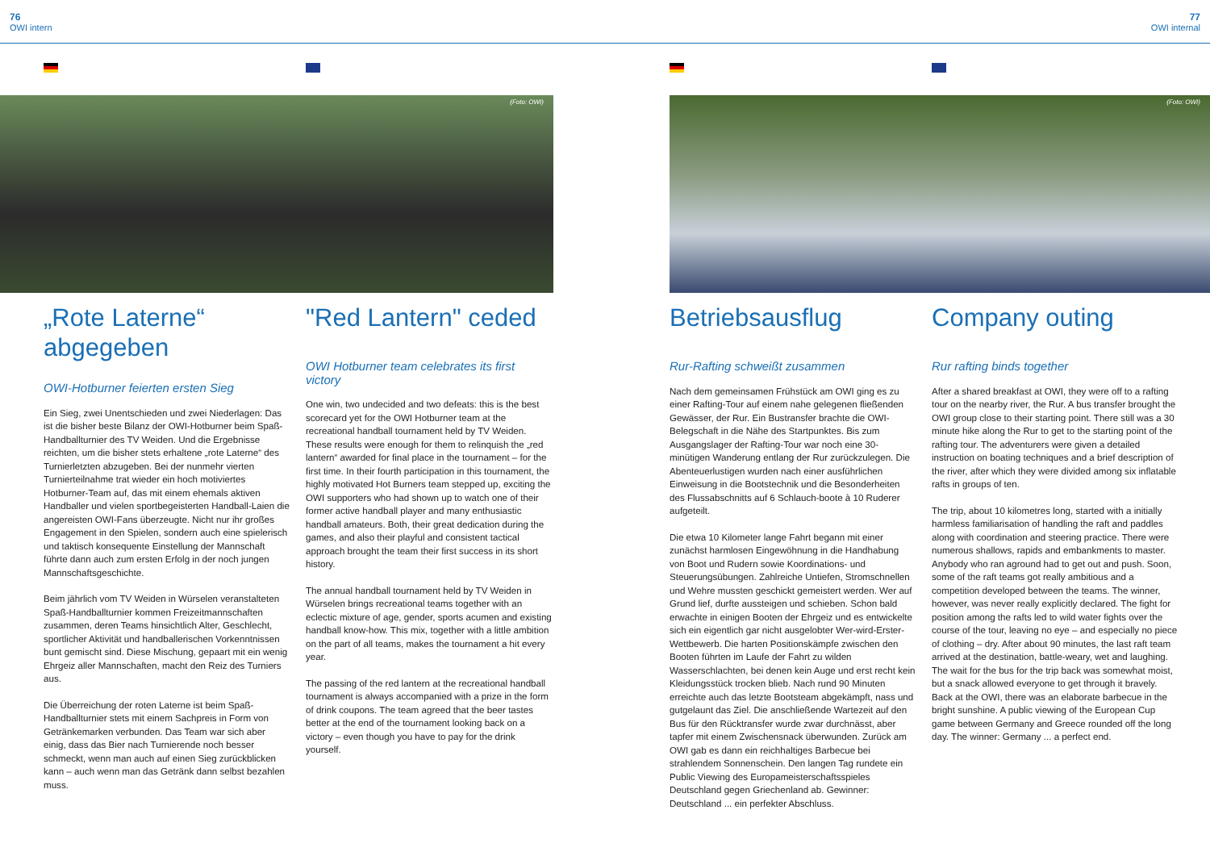76
OWI intern
77
OWI internal
(Foto: OWI)
„Rote Laterne“ abgegeben
OWI-Hotburner feierten ersten Sieg
Ein Sieg, zwei Unentschieden und zwei Niederlagen: Das ist die bisher beste Bilanz der OWI-Hotburner beim Spaß-Handballturnier des TV Weiden. Und die Ergebnisse reichten, um die bisher stets erhaltene „rote Laterne“ des Turnierletzten abzugeben. Bei der nunmehr vierten Turnierteilnahme trat wieder ein hoch motiviertes Hotburner-Team auf, das mit einem ehemals aktiven Handballer und vielen sportbegeisterten Handball-Laien die angereisten OWI-Fans überzeugte. Nicht nur ihr großes Engagement in den Spielen, sondern auch eine spielerisch und taktisch konsequente Einstellung der Mannschaft führte dann auch zum ersten Erfolg in der noch jungen Mannschaftsgeschichte.
Beim jährlich vom TV Weiden in Würselen veranstalteten Spaß-Handballturnier kommen Freizeitmannschaften zusammen, deren Teams hinsichtlich Alter, Geschlecht, sportlicher Aktivität und handballerischen Vorkenntnissen bunt gemischt sind. Diese Mischung, gepaart mit ein wenig Ehrgeiz aller Mannschaften, macht den Reiz des Turniers aus.
Die Überreichung der roten Laterne ist beim Spaß-Handballturnier stets mit einem Sachpreis in Form von Getränkemarken verbunden. Das Team war sich aber einig, dass das Bier nach Turnierende noch besser schmeckt, wenn man auch auf einen Sieg zurückblicken kann – auch wenn man das Getränk dann selbst bezahlen muss.
"Red Lantern" ceded
OWI Hotburner team celebrates its first victory
One win, two undecided and two defeats: this is the best scorecard yet for the OWI Hotburner team at the recreational handball tournament held by TV Weiden. These results were enough for them to relinquish the „red lantern“ awarded for final place in the tournament – for the first time. In their fourth participation in this tournament, the highly motivated Hot Burners team stepped up, exciting the OWI supporters who had shown up to watch one of their former active handball player and many enthusiastic handball amateurs. Both, their great dedication during the games, and also their playful and consistent tactical approach brought the team their first success in its short history.
The annual handball tournament held by TV Weiden in Würselen brings recreational teams together with an eclectic mixture of age, gender, sports acumen and existing handball know-how. This mix, together with a little ambition on the part of all teams, makes the tournament a hit every year.
The passing of the red lantern at the recreational handball tournament is always accompanied with a prize in the form of drink coupons. The team agreed that the beer tastes better at the end of the tournament looking back on a victory – even though you have to pay for the drink yourself.
(Foto: OWI)
Betriebsausflug
Rur-Rafting schweißt zusammen
Nach dem gemeinsamen Frühstück am OWI ging es zu einer Rafting-Tour auf einem nahe gelegenen fließenden Gewässer, der Rur. Ein Bustransfer brachte die OWI-Belegschaft in die Nähe des Startpunktes. Bis zum Ausgangslager der Rafting-Tour war noch eine 30-minütigen Wanderung entlang der Rur zurückzulegen. Die Abenteuerlustigen wurden nach einer ausführlichen Einweisung in die Bootstechnik und die Besonderheiten des Flussabschnitts auf 6 Schlauch-boote à 10 Ruderer aufgeteilt.
Die etwa 10 Kilometer lange Fahrt begann mit einer zunächst harmlosen Eingewöhnung in die Handhabung von Boot und Rudern sowie Koordinations- und Steuerungsübungen. Zahlreiche Untiefen, Stromschnellen und Wehre mussten geschickt gemeistert werden. Wer auf Grund lief, durfte aussteigen und schieben. Schon bald erwachte in einigen Booten der Ehrgeiz und es entwickelte sich ein eigentlich gar nicht ausgelobter Wer-wird-Erster-Wettbewerb. Die harten Positionskämpfe zwischen den Booten führten im Laufe der Fahrt zu wilden Wasserschlachten, bei denen kein Auge und erst recht kein Kleidungsstück trocken blieb. Nach rund 90 Minuten erreichte auch das letzte Bootsteam abgekämpft, nass und gutgelaunt das Ziel. Die anschließende Wartezeit auf den Bus für den Rücktransfer wurde zwar durchnässt, aber tapfer mit einem Zwischensnack überwunden. Zurück am OWI gab es dann ein reichhaltiges Barbecue bei strahlendem Sonnenschein. Den langen Tag rundete ein Public Viewing des Europameisterschaftsspieles Deutschland gegen Griechenland ab. Gewinner: Deutschland ... ein perfekter Abschluss.
Company outing
Rur rafting binds together
After a shared breakfast at OWI, they were off to a rafting tour on the nearby river, the Rur. A bus transfer brought the OWI group close to their starting point. There still was a 30 minute hike along the Rur to get to the starting point of the rafting tour. The adventurers were given a detailed instruction on boating techniques and a brief description of the river, after which they were divided among six inflatable rafts in groups of ten.
The trip, about 10 kilometres long, started with a initially harmless familiarisation of handling the raft and paddles along with coordination and steering practice. There were numerous shallows, rapids and embankments to master. Anybody who ran aground had to get out and push. Soon, some of the raft teams got really ambitious and a competition developed between the teams. The winner, however, was never really explicitly declared. The fight for position among the rafts led to wild water fights over the course of the tour, leaving no eye – and especially no piece of clothing – dry. After about 90 minutes, the last raft team arrived at the destination, battle-weary, wet and laughing. The wait for the bus for the trip back was somewhat moist, but a snack allowed everyone to get through it bravely. Back at the OWI, there was an elaborate barbecue in the bright sunshine. A public viewing of the European Cup game between Germany and Greece rounded off the long day. The winner: Germany ... a perfect end.